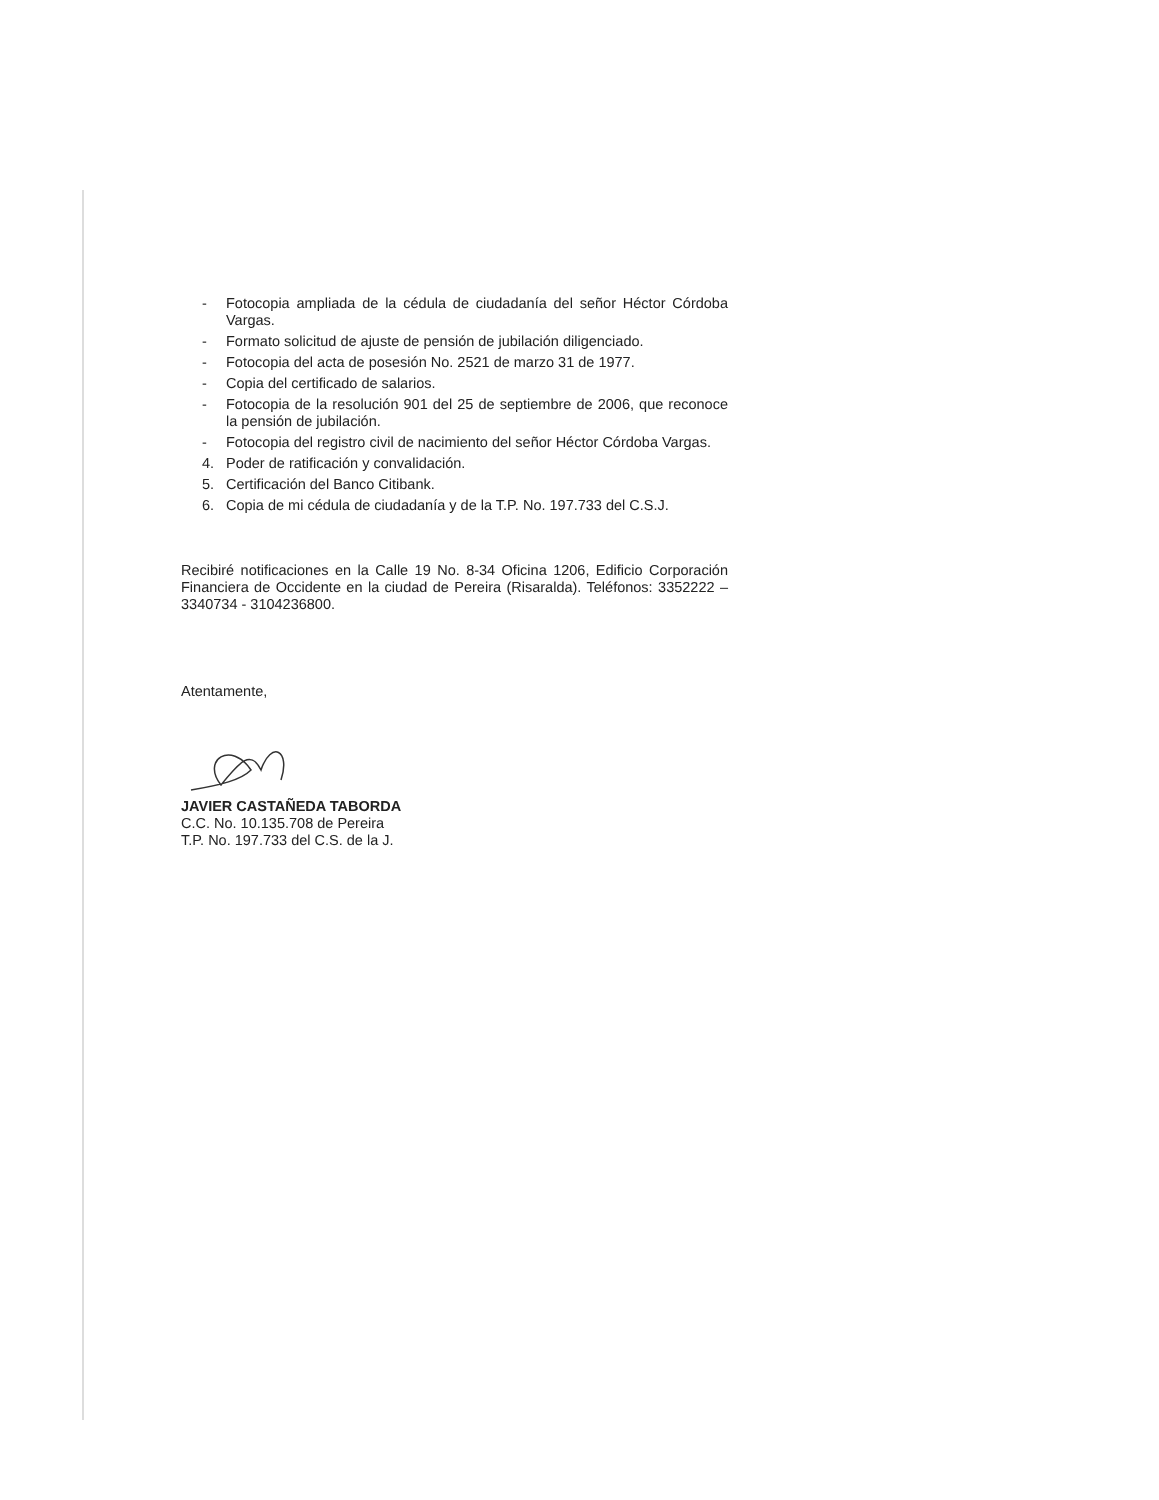- Fotocopia ampliada de la cédula de ciudadanía del señor Héctor Córdoba Vargas.
- Formato solicitud de ajuste de pensión de jubilación diligenciado.
- Fotocopia del acta de posesión No. 2521 de marzo 31 de 1977.
- Copia del certificado de salarios.
- Fotocopia de la resolución 901 del 25 de septiembre de 2006, que reconoce la pensión de jubilación.
- Fotocopia del registro civil de nacimiento del señor Héctor Córdoba Vargas.
4. Poder de ratificación y convalidación.
5. Certificación del Banco Citibank.
6. Copia de mi cédula de ciudadanía y de la T.P. No. 197.733 del C.S.J.
Recibiré notificaciones en la Calle 19 No. 8-34 Oficina 1206, Edificio Corporación Financiera de Occidente en la ciudad de Pereira (Risaralda). Teléfonos: 3352222 – 3340734 - 3104236800.
Atentamente,
JAVIER CASTAÑEDA TABORDA
C.C. No. 10.135.708 de Pereira
T.P. No. 197.733 del C.S. de la J.